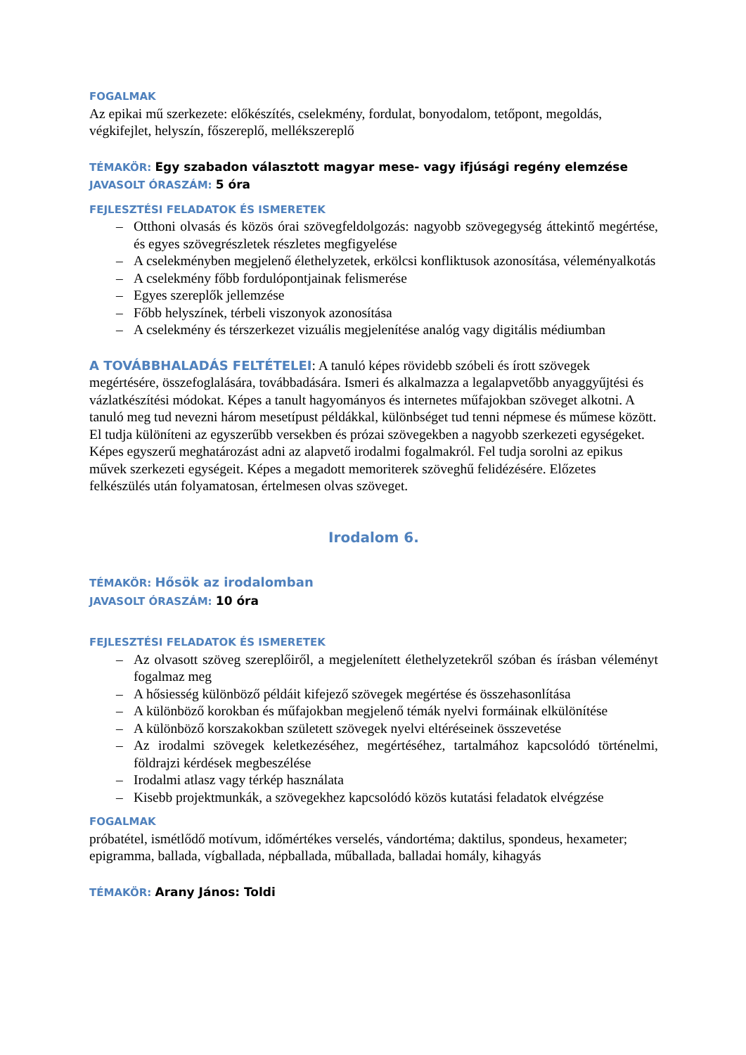FOGALMAK
Az epikai mű szerkezete: előkészítés, cselekmény, fordulat, bonyodalom, tetőpont, megoldás, végkifejlet, helyszín, főszereplő, mellékszereplő
TÉMAKÖR: Egy szabadon választott magyar mese- vagy ifjúsági regény elemzése
JAVASOLT ÓRASZÁM: 5 óra
FEJLESZTÉSI FELADATOK ÉS ISMERETEK
– Otthoni olvasás és közös órai szövegfeldolgozás: nagyobb szövegegység áttekintő megértése, és egyes szövegrészletek részletes megfigyelése
– A cselekményben megjelenő élethelyzetek, erkölcsi konfliktusok azonosítása, véleményalkotás
– A cselekmény főbb fordulópontjainak felismerése
– Egyes szereplők jellemzése
– Főbb helyszínek, térbeli viszonyok azonosítása
– A cselekmény és térszerkezet vizuális megjelenítése analóg vagy digitális médiumban
A TOVÁBBHALADÁS FELTÉTELEI: A tanuló képes rövidebb szóbeli és írott szövegek megértésére, összefoglalására, továbbadására. Ismeri és alkalmazza a legalapvetőbb anyaggyűjtési és vázlatkészítési módokat. Képes a tanult hagyományos és internetes műfajokban szöveget alkotni. A tanuló meg tud nevezni három mesetípust példákkal, különbséget tud tenni népmese és műmese között. El tudja különíteni az egyszerűbb versekben és prózai szövegekben a nagyobb szerkezeti egységeket. Képes egyszerű meghatározást adni az alapvető irodalmi fogalmakról. Fel tudja sorolni az epikus művek szerkezeti egységeit. Képes a megadott memoriterek szöveghű felidézésére. Előzetes felkészülés után folyamatosan, értelmesen olvas szöveget.
Irodalom 6.
TÉMAKÖR: Hősök az irodalomban
JAVASOLT ÓRASZÁM: 10 óra
FEJLESZTÉSI FELADATOK ÉS ISMERETEK
– Az olvasott szöveg szereplőiről, a megjelenített élethelyzetekről szóban és írásban véleményt fogalmaz meg
– A hősiesség különböző példáit kifejező szövegek megértése és összehasonlítása
– A különböző korokban és műfajokban megjelenő témák nyelvi formáinak elkülönítése
– A különböző korszakokban született szövegek nyelvi eltéréseinek összevetése
– Az irodalmi szövegek keletkezéséhez, megértéséhez, tartalmához kapcsolódó történelmi, földrajzi kérdések megbeszélése
– Irodalmi atlasz vagy térkép használata
– Kisebb projektmunkák, a szövegekhez kapcsolódó közös kutatási feladatok elvégzése
FOGALMAK
próbatétel, ismétlődő motívum, időmértékes verselés, vándortéma; daktilus, spondeus, hexameter; epigramma, ballada, vígballada, népballada, műballada, balladai homály, kihagyás
TÉMAKÖR: Arany János: Toldi